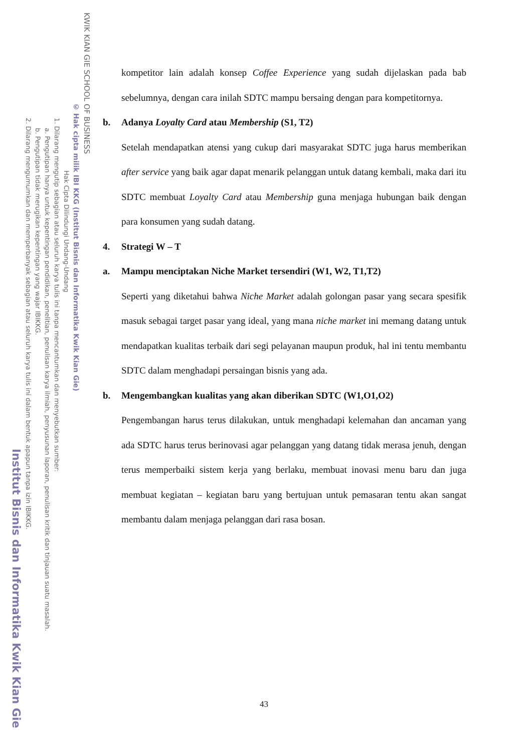KWIK KIAN GIE SCHOOL OF BUSINESS
© Hak cipta milik IBI KKG (Institut Bisnis dan Informatika Kwik Kian Gie)
Hak Cipta Dilindungi Undang-Undang
1. Dilarang mengutip sebagian atau seluruh karya tulis ini tanpa mencantumkan dan menyebutkan sumber:
a. Pengutipan hanya untuk kepentingan pendidikan, penelitian, penulisan karya ilmiah, penyusunan laporan, penulisan kritik dan tinjauan suatu masalah.
b. Pengutipan tidak merugikan kepentingan yang wajar IBIKKG.
2. Dilarang mengumumkan dan memperbanyak sebagian atau seluruh karya tulis ini dalam bentuk apapun tanpa izin IBIKKG.
Institut Bisnis dan Informatika Kwik Kian Gie
kompetitor lain adalah konsep Coffee Experience yang sudah dijelaskan pada bab sebelumnya, dengan cara inilah SDTC mampu bersaing dengan para kompetitornya.
b. Adanya Loyalty Card atau Membership (S1, T2)
Setelah mendapatkan atensi yang cukup dari masyarakat SDTC juga harus memberikan after service yang baik agar dapat menarik pelanggan untuk datang kembali, maka dari itu SDTC membuat Loyalty Card atau Membership guna menjaga hubungan baik dengan para konsumen yang sudah datang.
4. Strategi W – T
a. Mampu menciptakan Niche Market tersendiri (W1, W2, T1,T2)
Seperti yang diketahui bahwa Niche Market adalah golongan pasar yang secara spesifik masuk sebagai target pasar yang ideal, yang mana niche market ini memang datang untuk mendapatkan kualitas terbaik dari segi pelayanan maupun produk, hal ini tentu membantu SDTC dalam menghadapi persaingan bisnis yang ada.
b. Mengembangkan kualitas yang akan diberikan SDTC (W1,O1,O2)
Pengembangan harus terus dilakukan, untuk menghadapi kelemahan dan ancaman yang ada SDTC harus terus berinovasi agar pelanggan yang datang tidak merasa jenuh, dengan terus memperbaiki sistem kerja yang berlaku, membuat inovasi menu baru dan juga membuat kegiatan – kegiatan baru yang bertujuan untuk pemasaran tentu akan sangat membantu dalam menjaga pelanggan dari rasa bosan.
43